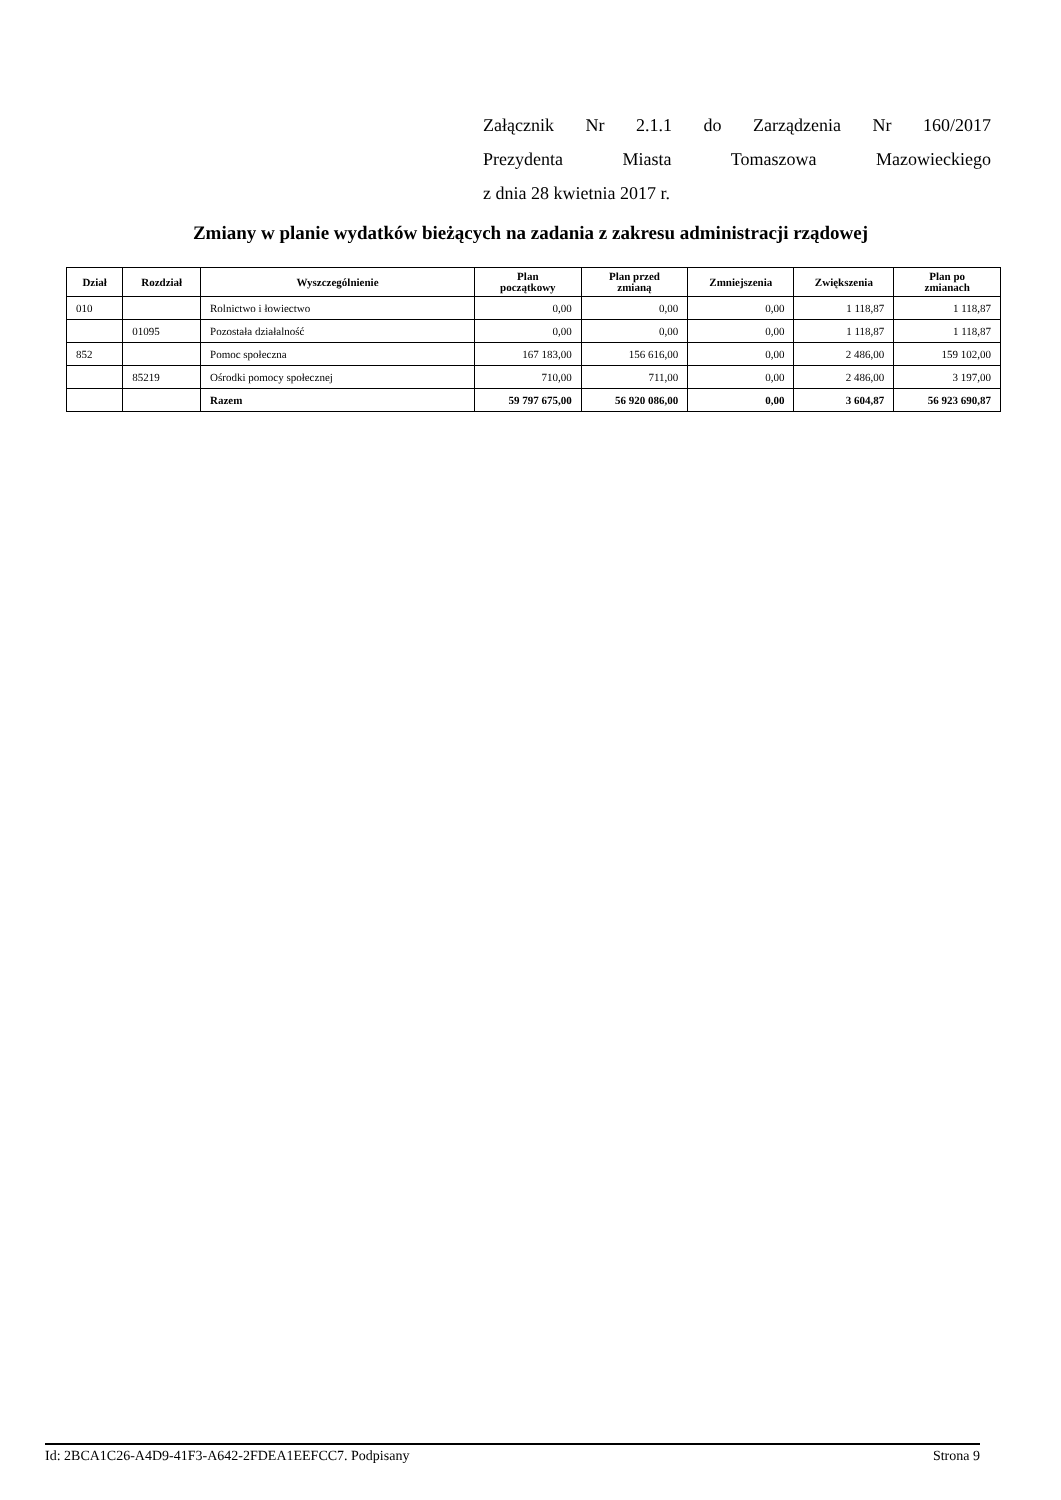Załącznik Nr 2.1.1 do Zarządzenia Nr 160/2017
Prezydenta Miasta Tomaszowa Mazowieckiego
z dnia 28 kwietnia 2017 r.
Zmiany w planie wydatków bieżących na zadania z zakresu administracji rządowej
| Dział | Rozdział | Wyszczególnienie | Plan początkowy | Plan przed zmianą | Zmniejszenia | Zwiększenia | Plan po zmianach |
| --- | --- | --- | --- | --- | --- | --- | --- |
| 010 | | Rolnictwo i łowiectwo | 0,00 | 0,00 | 0,00 | 1 118,87 | 1 118,87 |
| | 01095 | Pozostała działalność | 0,00 | 0,00 | 0,00 | 1 118,87 | 1 118,87 |
| 852 | | Pomoc społeczna | 167 183,00 | 156 616,00 | 0,00 | 2 486,00 | 159 102,00 |
| | 85219 | Ośrodki pomocy społecznej | 710,00 | 711,00 | 0,00 | 2 486,00 | 3 197,00 |
| | | Razem | 59 797 675,00 | 56 920 086,00 | 0,00 | 3 604,87 | 56 923 690,87 |
Id: 2BCA1C26-A4D9-41F3-A642-2FDEA1EEFCC7. Podpisany Strona 9